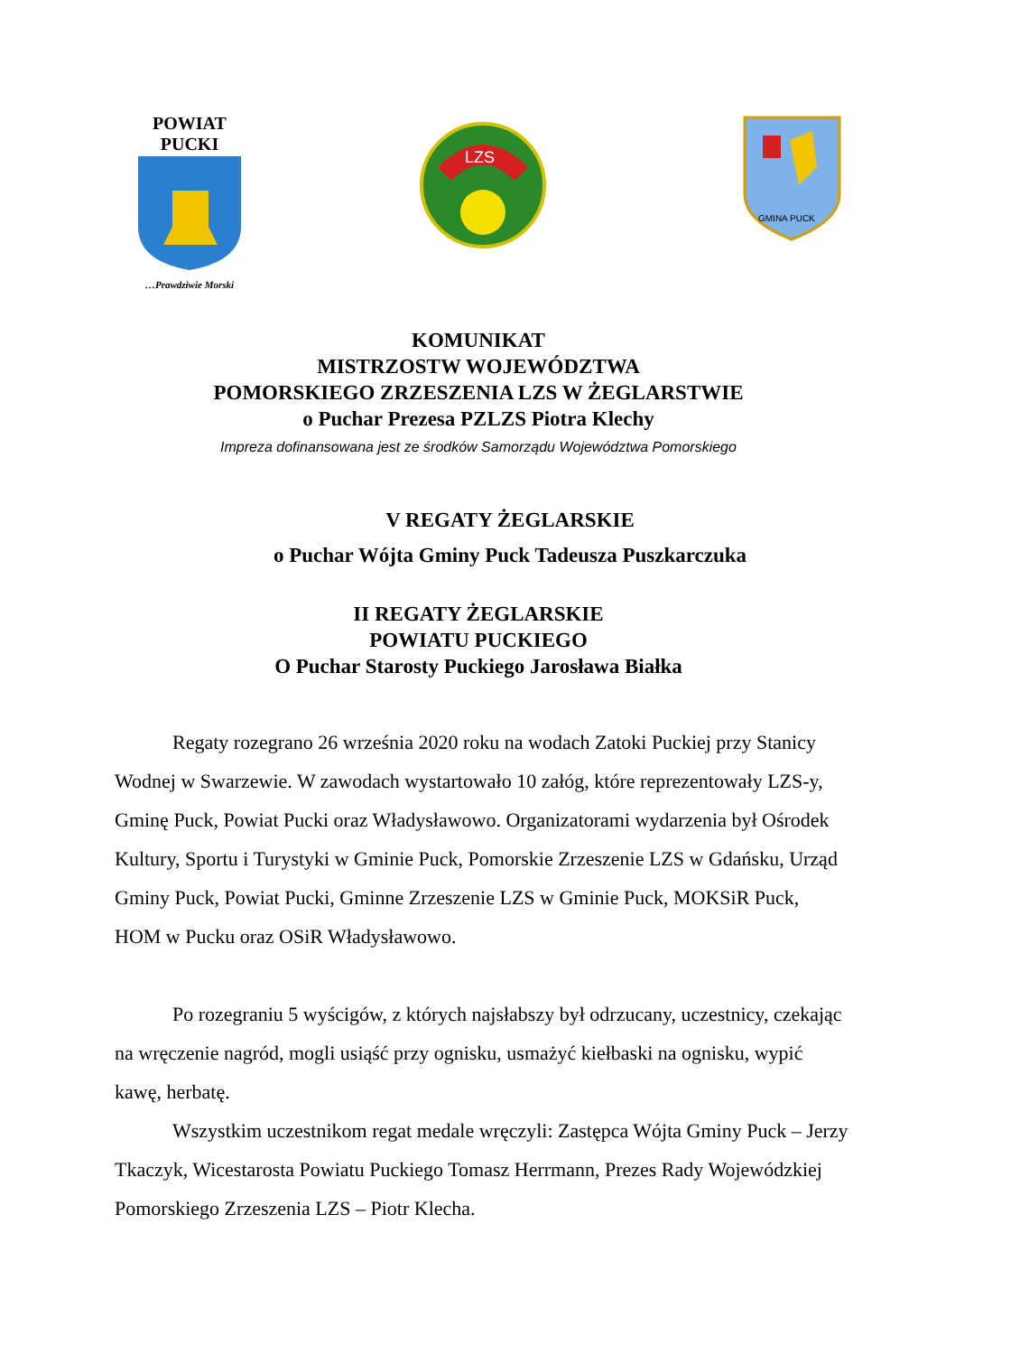POWIAT PUCKI
…Prawdziwie Morski
LZS
GMINA PUCK
KOMUNIKAT
MISTRZOSTW WOJEWÓDZTWA
POMORSKIEGO ZRZESZENIA LZS W ŻEGLARSTWIE
o Puchar Prezesa PZLZS Piotra Klechy
Impreza dofinansowana jest ze środków Samorządu Województwa Pomorskiego
V REGATY ŻEGLARSKIE
o Puchar Wójta Gminy Puck Tadeusza Puszkarczuka
II REGATY ŻEGLARSKIE
POWIATU PUCKIEGO
O Puchar Starosty Puckiego Jarosława Białka
Regaty rozegrano 26 września 2020 roku na wodach Zatoki Puckiej przy Stanicy Wodnej w Swarzewie. W zawodach wystartowało 10 załóg, które reprezentowały LZS-y, Gminę Puck, Powiat Pucki oraz Władysławowo. Organizatorami wydarzenia był Ośrodek Kultury, Sportu i Turystyki w Gminie Puck, Pomorskie Zrzeszenie LZS w Gdańsku, Urząd Gminy Puck, Powiat Pucki, Gminne Zrzeszenie LZS w Gminie Puck, MOKSiR Puck, HOM w Pucku oraz OSiR Władysławowo.
Po rozegraniu 5 wyścigów, z których najsłabszy był odrzucany, uczestnicy, czekając na wręczenie nagród, mogli usiąść przy ognisku, usmażyć kiełbaski na ognisku, wypić kawę, herbatę.
Wszystkim uczestnikom regat medale wręczyli: Zastępca Wójta Gminy Puck – Jerzy Tkaczyk, Wicestarosta Powiatu Puckiego Tomasz Herrmann, Prezes Rady Wojewódzkiej Pomorskiego Zrzeszenia LZS – Piotr Klecha.